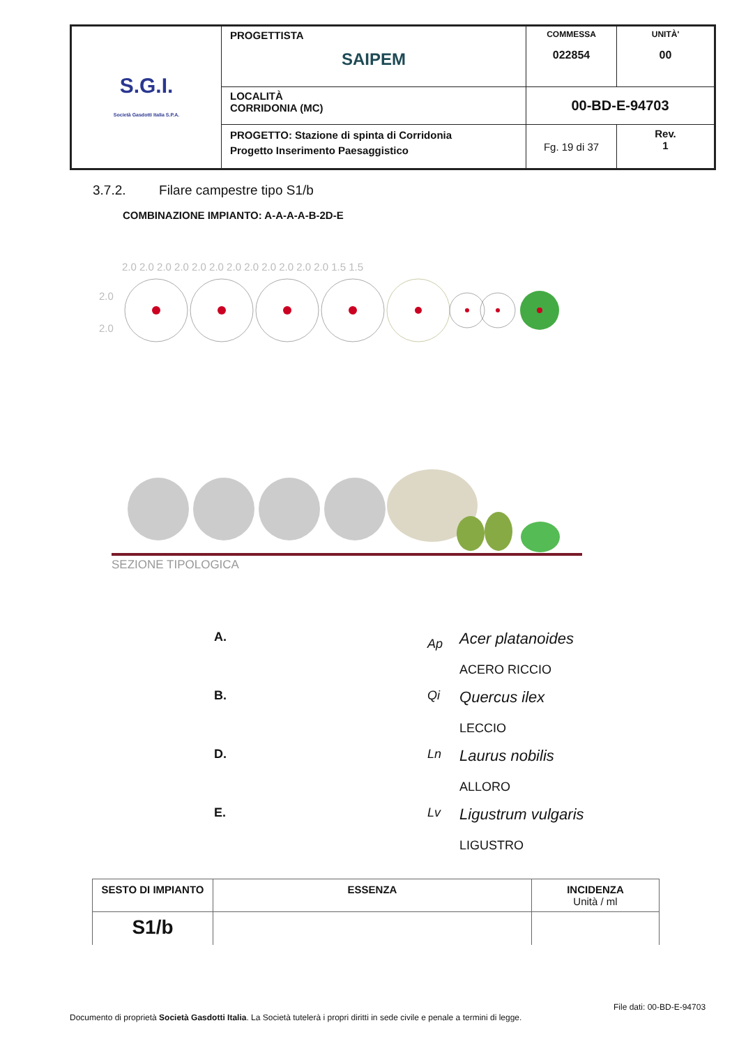| S.G.I. Società Gasdotti Italia S.P.A. | PROGETTISTA SAIPEM | COMMESSA 022854 | UNITÀ' 00 |
| | LOCALITÀ CORRIDONIA (MC) | 00-BD-E-94703 | |
| | PROGETTO: Stazione di spinta di Corridonia Progetto Inserimento Paesaggistico | Fg. 19 di 37 | Rev. 1 |
3.7.2. Filare campestre tipo S1/b
COMBINAZIONE IMPIANTO: A-A-A-A-B-2D-E
2.0 2.0 2.0 2.0 2.0 2.0 2.0 2.0 2.0 2.0 2.0 2.0 1.5 1.5
2.0
2.0
SEZIONE TIPOLOGICA
| A. | | Ap | Acer platanoides ACERO RICCIO |
| B. | | Qi | Quercus ilex LECCIO |
| D. | | Ln | Laurus nobilis ALLORO |
| E. | | Lv | Ligustrum vulgaris LIGUSTRO |
| SESTO DI IMPIANTO | ESSENZA | INCIDENZA Unità / ml |
| --- | --- | --- |
| S1/b | | |
File dati: 00-BD-E-94703
Documento di proprietà Società Gasdotti Italia. La Società tutelerà i propri diritti in sede civile e penale a termini di legge.